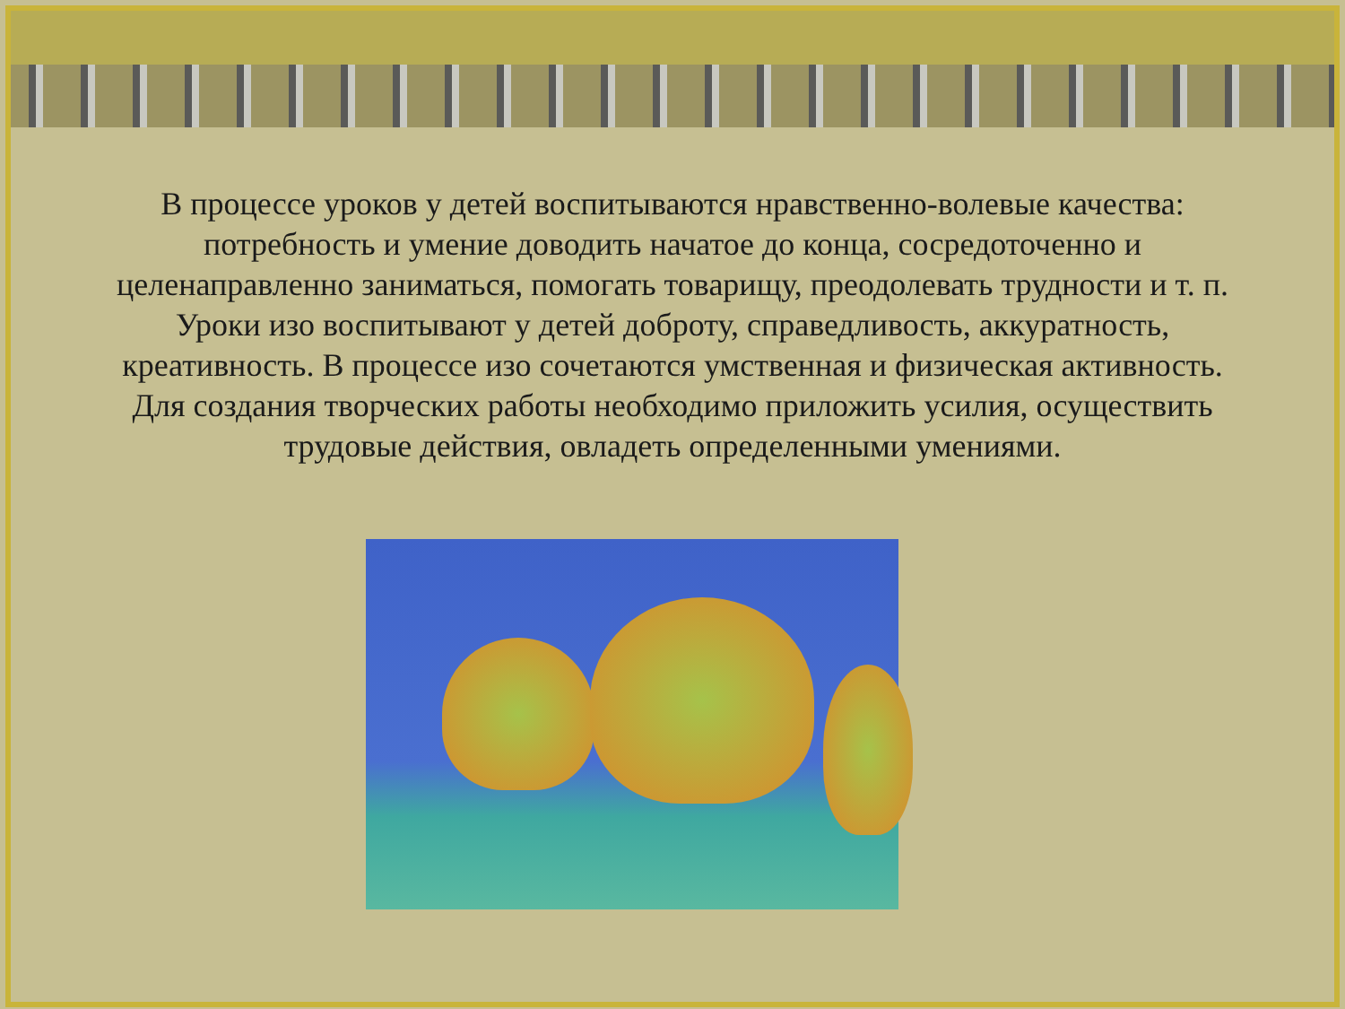В процессе уроков у детей воспитываются нравственно-волевые качества: потребность и умение доводить начатое до конца, сосредоточенно и целенаправленно заниматься, помогать товарищу, преодолевать трудности и т. п. Уроки изо воспитывают у детей доброту, справедливость, аккуратность, креативность. В процессе изо сочетаются умственная и физическая активность. Для создания творческих работы необходимо приложить усилия, осуществить трудовые действия, овладеть определенными умениями.